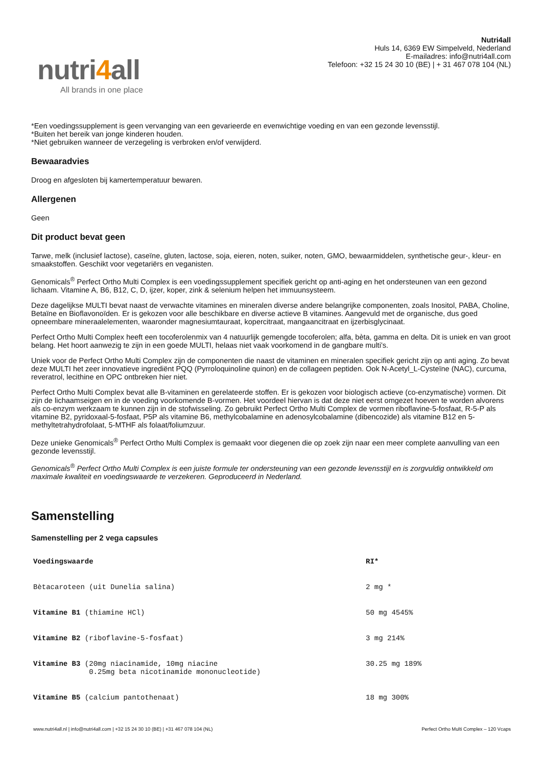nutri4all
All brands in one place
Nutri4all
Huls 14, 6369 EW Simpelveld, Nederland
E-mailadres: info@nutri4all.com
Telefoon: +32 15 24 30 10 (BE) | + 31 467 078 104 (NL)
*Een voedingssupplement is geen vervanging van een gevarieerde en evenwichtige voeding en van een gezonde levensstijl.
*Buiten het bereik van jonge kinderen houden.
*Niet gebruiken wanneer de verzegeling is verbroken en/of verwijderd.
Bewaaradvies
Droog en afgesloten bij kamertemperatuur bewaren.
Allergenen
Geen
Dit product bevat geen
Tarwe, melk (inclusief lactose), caseïne, gluten, lactose, soja, eieren, noten, suiker, noten, GMO, bewaarmiddelen, synthetische geur-, kleur- en smaakstoffen. Geschikt voor vegetariërs en veganisten.
Genomicals<sup>®</sup> Perfect Ortho Multi Complex is een voedingssupplement specifiek gericht op anti-aging en het ondersteunen van een gezond lichaam. Vitamine A, B6, B12, C, D, ijzer, koper, zink & selenium helpen het immuunsysteem.
Deze dagelijkse MULTI bevat naast de verwachte vitamines en mineralen diverse andere belangrijke componenten, zoals Inositol, PABA, Choline, Betaïne en Bioflavonoïden. Er is gekozen voor alle beschikbare en diverse actieve B vitamines. Aangevuld met de organische, dus goed opneembare mineraalelementen, waaronder magnesiumtauraat, kopercitraat, mangaancitraat en ijzerbisglycinaat.
Perfect Ortho Multi Complex heeft een tocoferolenmix van 4 natuurlijk gemengde tocoferolen; alfa, bèta, gamma en delta. Dit is uniek en van groot belang. Het hoort aanwezig te zijn in een goede MULTI, helaas niet vaak voorkomend in de gangbare multi’s.
Uniek voor de Perfect Ortho Multi Complex zijn de componenten die naast de vitaminen en mineralen specifiek gericht zijn op anti aging. Zo bevat deze MULTI het zeer innovatieve ingrediënt PQQ (Pyrroloquinoline quinon) en de collageen peptiden. Ook N-Acetyl_L-Cysteïne (NAC), curcuma, reveratrol, lecithine en OPC ontbreken hier niet.
Perfect Ortho Multi Complex bevat alle B-vitaminen en gerelateerde stoffen. Er is gekozen voor biologisch actieve (co-enzymatische) vormen. Dit zijn de lichaamseigen en in de voeding voorkomende B-vormen. Het voordeel hiervan is dat deze niet eerst omgezet hoeven te worden alvorens als co-enzym werkzaam te kunnen zijn in de stofwisseling. Zo gebruikt Perfect Ortho Multi Complex de vormen riboflavine-5-fosfaat, R-5-P als vitamine B2, pyridoxaal-5-fosfaat, P5P als vitamine B6, methylcobalamine en adenosylcobalamine (dibencozide) als vitamine B12 en 5-methyltetrahydrofolaat, 5-MTHF als folaat/foliumzuur.
Deze unieke Genomicals<sup>®</sup> Perfect Ortho Multi Complex is gemaakt voor diegenen die op zoek zijn naar een meer complete aanvulling van een gezonde levensstijl.
Genomicals<sup>®</sup> Perfect Ortho Multi Complex is een juiste formule ter ondersteuning van een gezonde levensstijl en is zorgvuldig ontwikkeld om maximale kwaliteit en voedingswaarde te verzekeren. Geproduceerd in Nederland.
Samenstelling
Samenstelling per 2 vega capsules
| Voedingswaarde | RI* |
| --- | --- |
| Bètacaroteen (uit Dunelia salina) | 2 mg * |
| Vitamine B1 (thiamine HCl) | 50 mg 4545% |
| Vitamine B2 (riboflavine-5-fosfaat) | 3 mg 214% |
| Vitamine B3 (20mg niacinamide, 10mg niacine 0.25mg beta nicotinamide mononucleotide) | 30.25 mg 189% |
| Vitamine B5 (calcium pantothenaat) | 18 mg 300% |
www.nutri4all.nl | info@nutri4all.com | +32 15 24 30 10 (BE) | +31 467 078 104 (NL) Perfect Ortho Multi Complex – 120 Vcaps